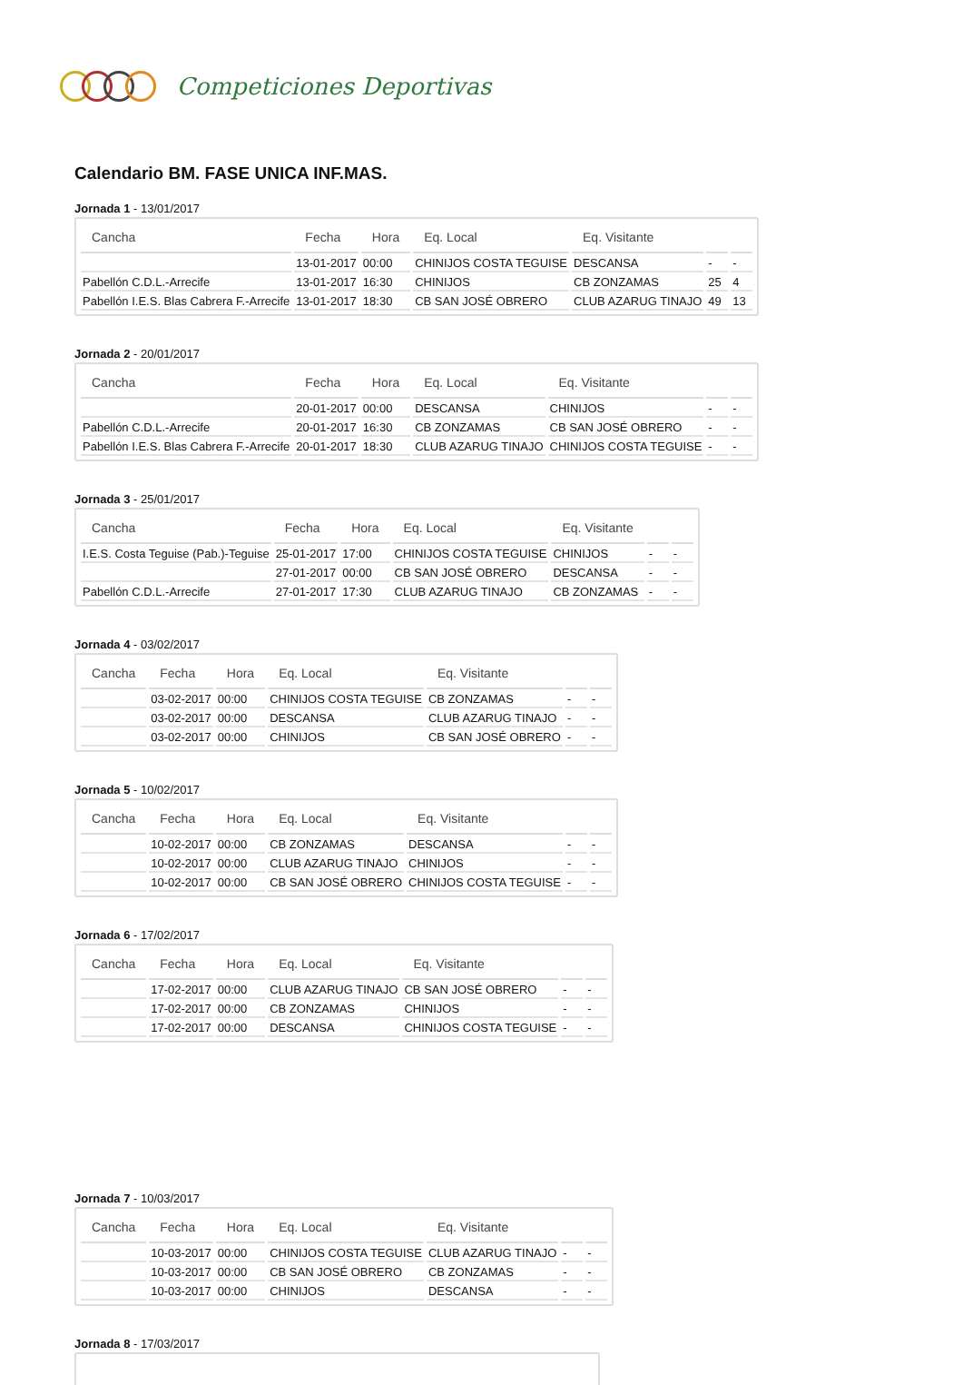Competiciones Deportivas
Calendario BM. FASE UNICA INF.MAS.
Jornada 1 - 13/01/2017
| Cancha | Fecha | Hora | Eq. Local | Eq. Visitante | | |
| --- | --- | --- | --- | --- | --- | --- |
| | 13-01-2017 | 00:00 | CHINIJOS COSTA TEGUISE | DESCANSA | - | - |
| Pabellón C.D.L.-Arrecife | 13-01-2017 | 16:30 | CHINIJOS | CB ZONZAMAS | 25 | 4 |
| Pabellón I.E.S. Blas Cabrera F.-Arrecife | 13-01-2017 | 18:30 | CB SAN JOSÉ OBRERO | CLUB AZARUG TINAJO | 49 | 13 |
Jornada 2 - 20/01/2017
| Cancha | Fecha | Hora | Eq. Local | Eq. Visitante | | |
| --- | --- | --- | --- | --- | --- | --- |
| | 20-01-2017 | 00:00 | DESCANSA | CHINIJOS | - | - |
| Pabellón C.D.L.-Arrecife | 20-01-2017 | 16:30 | CB ZONZAMAS | CB SAN JOSÉ OBRERO | - | - |
| Pabellón I.E.S. Blas Cabrera F.-Arrecife | 20-01-2017 | 18:30 | CLUB AZARUG TINAJO | CHINIJOS COSTA TEGUISE | - | - |
Jornada 3 - 25/01/2017
| Cancha | Fecha | Hora | Eq. Local | Eq. Visitante | | |
| --- | --- | --- | --- | --- | --- | --- |
| I.E.S. Costa Teguise (Pab.)-Teguise | 25-01-2017 | 17:00 | CHINIJOS COSTA TEGUISE | CHINIJOS | - | - |
| | 27-01-2017 | 00:00 | CB SAN JOSÉ OBRERO | DESCANSA | - | - |
| Pabellón C.D.L.-Arrecife | 27-01-2017 | 17:30 | CLUB AZARUG TINAJO | CB ZONZAMAS | - | - |
Jornada 4 - 03/02/2017
| Cancha | Fecha | Hora | Eq. Local | Eq. Visitante | | |
| --- | --- | --- | --- | --- | --- | --- |
| | 03-02-2017 | 00:00 | CHINIJOS COSTA TEGUISE | CB ZONZAMAS | - | - |
| | 03-02-2017 | 00:00 | DESCANSA | CLUB AZARUG TINAJO | - | - |
| | 03-02-2017 | 00:00 | CHINIJOS | CB SAN JOSÉ OBRERO | - | - |
Jornada 5 - 10/02/2017
| Cancha | Fecha | Hora | Eq. Local | Eq. Visitante | | |
| --- | --- | --- | --- | --- | --- | --- |
| | 10-02-2017 | 00:00 | CB ZONZAMAS | DESCANSA | - | - |
| | 10-02-2017 | 00:00 | CLUB AZARUG TINAJO | CHINIJOS | - | - |
| | 10-02-2017 | 00:00 | CB SAN JOSÉ OBRERO | CHINIJOS COSTA TEGUISE | - | - |
Jornada 6 - 17/02/2017
| Cancha | Fecha | Hora | Eq. Local | Eq. Visitante | | |
| --- | --- | --- | --- | --- | --- | --- |
| | 17-02-2017 | 00:00 | CLUB AZARUG TINAJO | CB SAN JOSÉ OBRERO | - | - |
| | 17-02-2017 | 00:00 | CB ZONZAMAS | CHINIJOS | - | - |
| | 17-02-2017 | 00:00 | DESCANSA | CHINIJOS COSTA TEGUISE | - | - |
Jornada 7 - 10/03/2017
| Cancha | Fecha | Hora | Eq. Local | Eq. Visitante | | |
| --- | --- | --- | --- | --- | --- | --- |
| | 10-03-2017 | 00:00 | CHINIJOS COSTA TEGUISE | CLUB AZARUG TINAJO | - | - |
| | 10-03-2017 | 00:00 | CB SAN JOSÉ OBRERO | CB ZONZAMAS | - | - |
| | 10-03-2017 | 00:00 | CHINIJOS | DESCANSA | - | - |
Jornada 8 - 17/03/2017